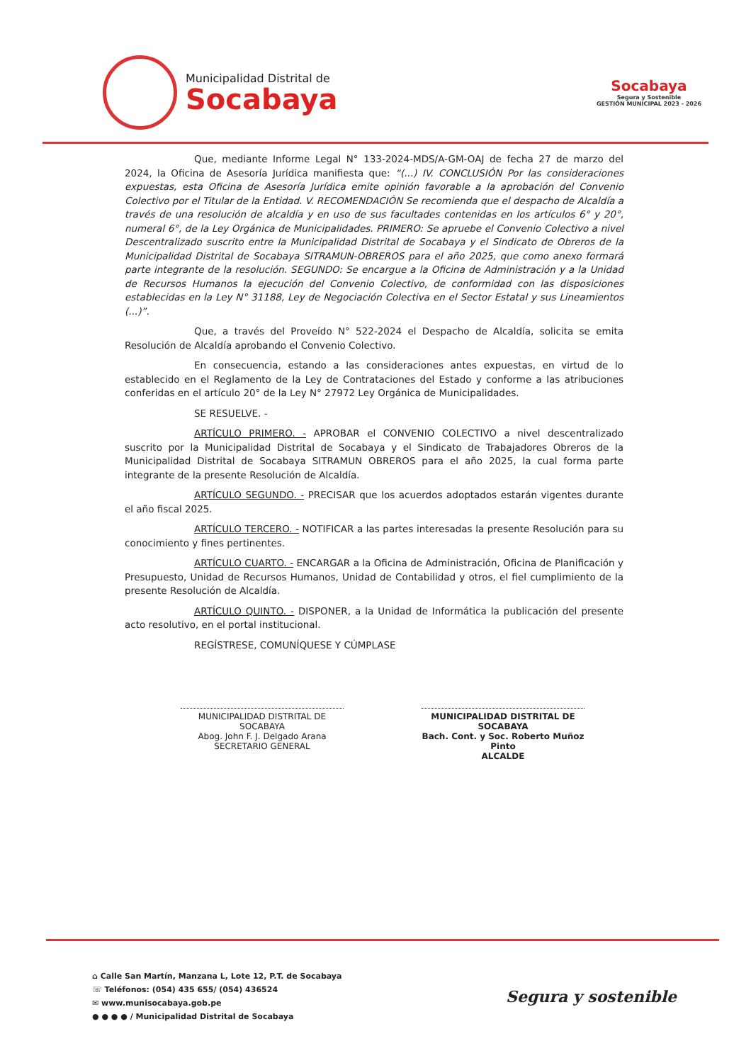Municipalidad Distrital de
Socabaya
Socabaya
Segura y Sostenible
GESTIÓN MUNICIPAL 2023 - 2026
Que, mediante Informe Legal N° 133-2024-MDS/A-GM-OAJ de fecha 27 de marzo del 2024, la Oficina de Asesoría Jurídica manifiesta que: “(...) IV. CONCLUSIÓN Por las consideraciones expuestas, esta Oficina de Asesoría Jurídica emite opinión favorable a la aprobación del Convenio Colectivo por el Titular de la Entidad. V. RECOMENDACIÓN Se recomienda que el despacho de Alcaldía a través de una resolución de alcaldía y en uso de sus facultades contenidas en los artículos 6° y 20°, numeral 6°, de la Ley Orgánica de Municipalidades. PRIMERO: Se apruebe el Convenio Colectivo a nivel Descentralizado suscrito entre la Municipalidad Distrital de Socabaya y el Sindicato de Obreros de la Municipalidad Distrital de Socabaya SITRAMUN-OBREROS para el año 2025, que como anexo formará parte integrante de la resolución. SEGUNDO: Se encargue a la Oficina de Administración y a la Unidad de Recursos Humanos la ejecución del Convenio Colectivo, de conformidad con las disposiciones establecidas en la Ley N° 31188, Ley de Negociación Colectiva en el Sector Estatal y sus Lineamientos (...)”.
Que, a través del Proveído N° 522-2024 el Despacho de Alcaldía, solicita se emita Resolución de Alcaldía aprobando el Convenio Colectivo.
En consecuencia, estando a las consideraciones antes expuestas, en virtud de lo establecido en el Reglamento de la Ley de Contrataciones del Estado y conforme a las atribuciones conferidas en el artículo 20° de la Ley N° 27972 Ley Orgánica de Municipalidades.
SE RESUELVE. -
ARTÍCULO PRIMERO. - APROBAR el CONVENIO COLECTIVO a nivel descentralizado suscrito por la Municipalidad Distrital de Socabaya y el Sindicato de Trabajadores Obreros de la Municipalidad Distrital de Socabaya SITRAMUN OBREROS para el año 2025, la cual forma parte integrante de la presente Resolución de Alcaldía.
ARTÍCULO SEGUNDO. - PRECISAR que los acuerdos adoptados estarán vigentes durante el año fiscal 2025.
ARTÍCULO TERCERO. - NOTIFICAR a las partes interesadas la presente Resolución para su conocimiento y fines pertinentes.
ARTÍCULO CUARTO. - ENCARGAR a la Oficina de Administración, Oficina de Planificación y Presupuesto, Unidad de Recursos Humanos, Unidad de Contabilidad y otros, el fiel cumplimiento de la presente Resolución de Alcaldía.
ARTÍCULO QUINTO. - DISPONER, a la Unidad de Informática la publicación del presente acto resolutivo, en el portal institucional.
REGÍSTRESE, COMUNÍQUESE Y CÚMPLASE
MUNICIPALIDAD DISTRITAL DE SOCABAYA
Abog. John F. J. Delgado Arana
SECRETARIO GENERAL
MUNICIPALIDAD DISTRITAL DE SOCABAYA
Bach. Cont. y Soc. Roberto Muñoz Pinto
ALCALDE
⌂ Calle San Martín, Manzana L, Lote 12, P.T. de Socabaya
☏ Teléfonos: (054) 435 655/ (054) 436524
✉ www.munisocabaya.gob.pe
● ● ● ● / Municipalidad Distrital de Socabaya
Segura y sostenible